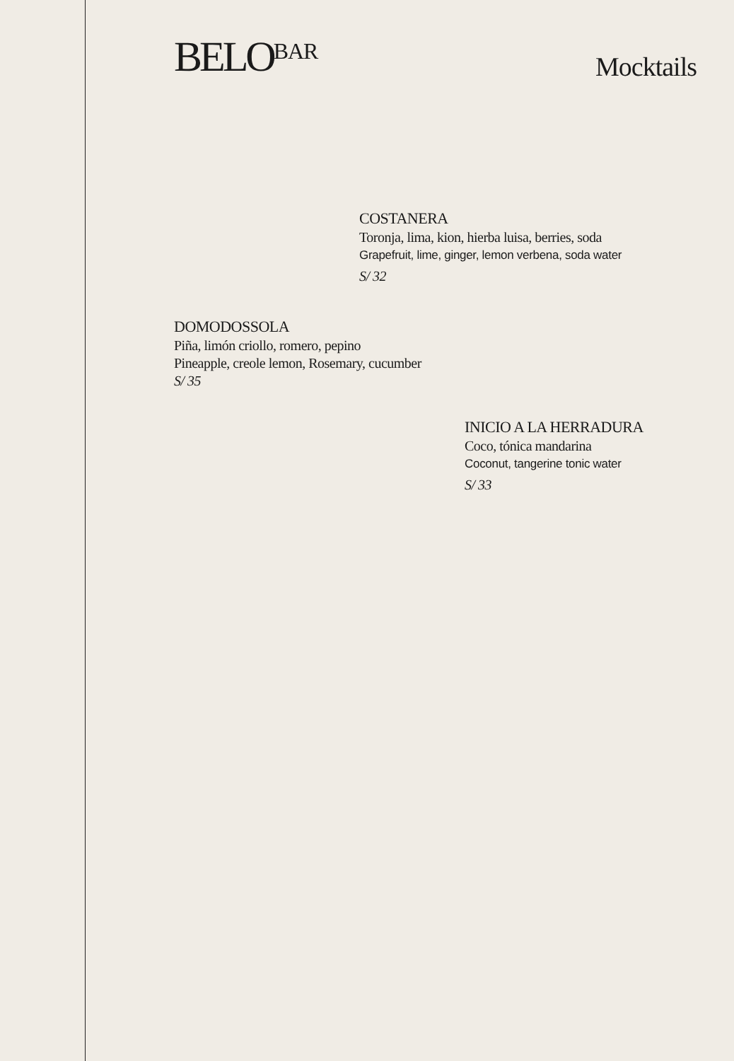BELO<sup>BAR</sup>
Mocktails
COSTANERA
Toronja, lima, kion, hierba luisa, berries, soda
Grapefruit, lime, ginger, lemon verbena, soda water
S/ 32
DOMODOSSOLA
Piña, limón criollo, romero, pepino
Pineapple, creole lemon, Rosemary, cucumber
S/ 35
INICIO A LA HERRADURA
Coco, tónica mandarina
Coconut, tangerine tonic water
S/ 33